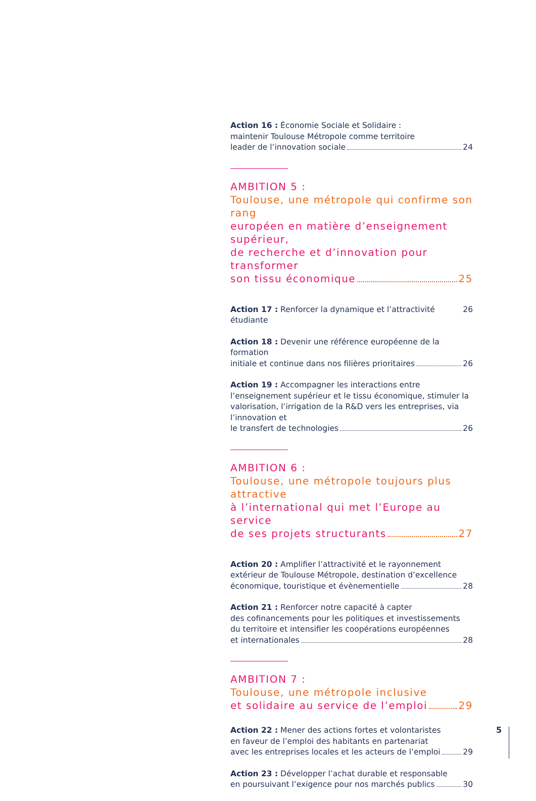Action 16 : Économie Sociale et Solidaire :
maintenir Toulouse Métropole comme territoire
leader de l’innovation sociale 24
AMBITION 5 :
Toulouse, une métropole qui confirme son rang
européen en matière d’enseignement supérieur,
de recherche et d’innovation pour transformer
son tissu économique 25
Action 17 : Renforcer la dynamique et l’attractivité étudiante 26
Action 18 : Devenir une référence européenne de la formation
initiale et continue dans nos filières prioritaires 26
Action 19 : Accompagner les interactions entre l’enseignement supérieur et le tissu économique, stimuler la valorisation, l’irrigation de la R&D vers les entreprises, via l’innovation et
le transfert de technologies 26
AMBITION 6 :
Toulouse, une métropole toujours plus attractive
à l’international qui met l’Europe au service
de ses projets structurants 27
Action 20 : Amplifier l’attractivité et le rayonnement extérieur de Toulouse Métropole, destination d’excellence
économique, touristique et évènementielle 28
Action 21 : Renforcer notre capacité à capter
des cofinancements pour les politiques et investissements
du territoire et intensifier les coopérations européennes
et internationales 28
AMBITION 7 :
Toulouse, une métropole inclusive
et solidaire au service de l’emploi 29
Action 22 : Mener des actions fortes et volontaristes
en faveur de l’emploi des habitants en partenariat
avec les entreprises locales et les acteurs de l’emploi 29
Action 23 : Développer l’achat durable et responsable
en poursuivant l’exigence pour nos marchés publics 30
5